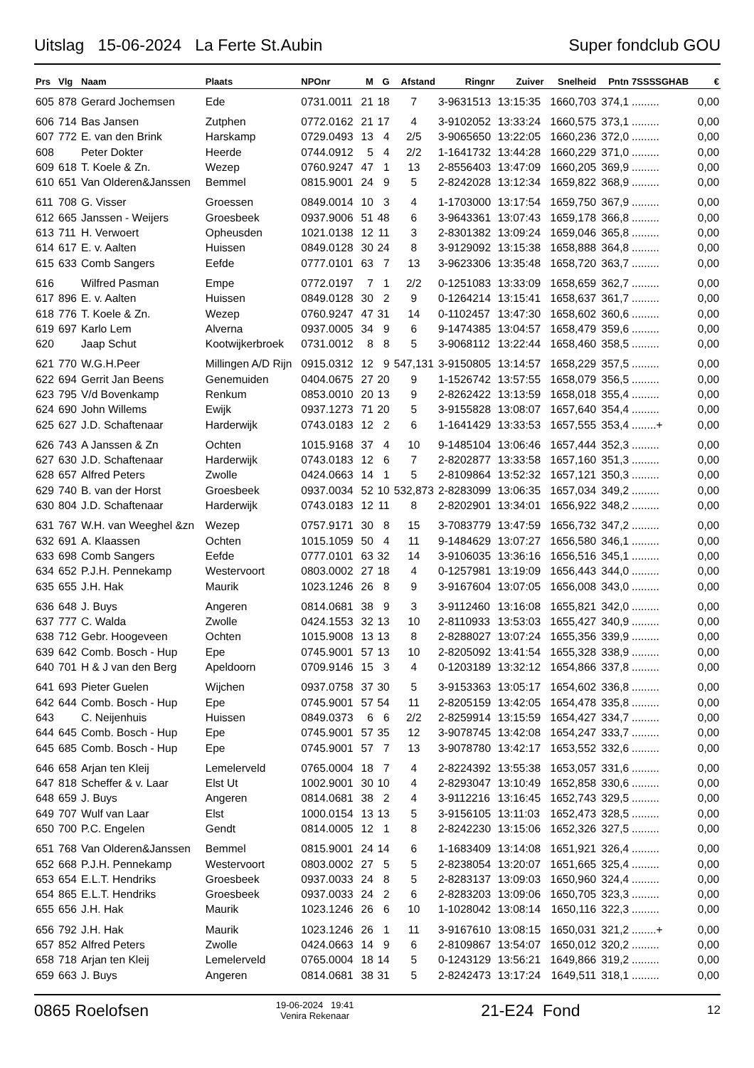Uitslag 15-06-2024 La Ferte St.Aubin Super fondclub GOU
| Prs | Vlg | Naam | Plaats | NPOnr | M | G | Afstand | Ringnr | Zuiver | Snelheid | Pntn | 7SSSSGHAB | € |
| --- | --- | --- | --- | --- | --- | --- | --- | --- | --- | --- | --- | --- | --- |
| 605 | 878 | Gerard Jochemsen | Ede | 0731.0011 | 21 | 18 | 7 | 3-9631513 | 13:15:35 | 1660,703 | 374,1 | ......... | 0,00 |
| 606 | 714 | Bas Jansen | Zutphen | 0772.0162 | 21 | 17 | 4 | 3-9102052 | 13:33:24 | 1660,575 | 373,1 | ......... | 0,00 |
| 607 | 772 | E. van den Brink | Harskamp | 0729.0493 | 13 | 4 | 2/5 | 3-9065650 | 13:22:05 | 1660,236 | 372,0 | ......... | 0,00 |
| 608 | | Peter Dokter | Heerde | 0744.0912 | 5 | 4 | 2/2 | 1-1641732 | 13:44:28 | 1660,229 | 371,0 | ......... | 0,00 |
| 609 | 618 | T. Koele & Zn. | Wezep | 0760.9247 | 47 | 1 | 13 | 2-8556403 | 13:47:09 | 1660,205 | 369,9 | ......... | 0,00 |
| 610 | 651 | Van Olderen&Janssen | Bemmel | 0815.9001 | 24 | 9 | 5 | 2-8242028 | 13:12:34 | 1659,822 | 368,9 | ......... | 0,00 |
| 611 | 708 | G. Visser | Groessen | 0849.0014 | 10 | 3 | 4 | 1-1703000 | 13:17:54 | 1659,750 | 367,9 | ......... | 0,00 |
| 612 | 665 | Janssen - Weijers | Groesbeek | 0937.9006 | 51 | 48 | 6 | 3-9643361 | 13:07:43 | 1659,178 | 366,8 | ......... | 0,00 |
| 613 | 711 | H. Verwoert | Opheusden | 1021.0138 | 12 | 11 | 3 | 2-8301382 | 13:09:24 | 1659,046 | 365,8 | ......... | 0,00 |
| 614 | 617 | E. v. Aalten | Huissen | 0849.0128 | 30 | 24 | 8 | 3-9129092 | 13:15:38 | 1658,888 | 364,8 | ......... | 0,00 |
| 615 | 633 | Comb Sangers | Eefde | 0777.0101 | 63 | 7 | 13 | 3-9623306 | 13:35:48 | 1658,720 | 363,7 | ......... | 0,00 |
| 616 | | Wilfred Pasman | Empe | 0772.0197 | 7 | 1 | 2/2 | 0-1251083 | 13:33:09 | 1658,659 | 362,7 | ......... | 0,00 |
| 617 | 896 | E. v. Aalten | Huissen | 0849.0128 | 30 | 2 | 9 | 0-1264214 | 13:15:41 | 1658,637 | 361,7 | ......... | 0,00 |
| 618 | 776 | T. Koele & Zn. | Wezep | 0760.9247 | 47 | 31 | 14 | 0-1102457 | 13:47:30 | 1658,602 | 360,6 | ......... | 0,00 |
| 619 | 697 | Karlo Lem | Alverna | 0937.0005 | 34 | 9 | 6 | 9-1474385 | 13:04:57 | 1658,479 | 359,6 | ......... | 0,00 |
| 620 | | Jaap Schut | Kootwijkerbroek | 0731.0012 | 8 | 8 | 5 | 3-9068112 | 13:22:44 | 1658,460 | 358,5 | ......... | 0,00 |
| 621 | 770 | W.G.H.Peer | Millingen A/D Rijn | 0915.0312 | 12 | 9 | 547,131 | 3-9150805 | 13:14:57 | 1658,229 | 357,5 | ......... | 0,00 |
| 622 | 694 | Gerrit Jan Beens | Genemuiden | 0404.0675 | 27 | 20 | 9 | 1-1526742 | 13:57:55 | 1658,079 | 356,5 | ......... | 0,00 |
| 623 | 795 | V/d Bovenkamp | Renkum | 0853.0010 | 20 | 13 | 9 | 2-8262422 | 13:13:59 | 1658,018 | 355,4 | ......... | 0,00 |
| 624 | 690 | John Willems | Ewijk | 0937.1273 | 71 | 20 | 5 | 3-9155828 | 13:08:07 | 1657,640 | 354,4 | ......... | 0,00 |
| 625 | 627 | J.D. Schaftenaar | Harderwijk | 0743.0183 | 12 | 2 | 6 | 1-1641429 | 13:33:53 | 1657,555 | 353,4 | ........+ | 0,00 |
| 626 | 743 | A Janssen & Zn | Ochten | 1015.9168 | 37 | 4 | 10 | 9-1485104 | 13:06:46 | 1657,444 | 352,3 | ......... | 0,00 |
| 627 | 630 | J.D. Schaftenaar | Harderwijk | 0743.0183 | 12 | 6 | 7 | 2-8202877 | 13:33:58 | 1657,160 | 351,3 | ......... | 0,00 |
| 628 | 657 | Alfred Peters | Zwolle | 0424.0663 | 14 | 1 | 5 | 2-8109864 | 13:52:32 | 1657,121 | 350,3 | ......... | 0,00 |
| 629 | 740 | B. van der Horst | Groesbeek | 0937.0034 | 52 | 10 | 532,873 | 2-8283099 | 13:06:35 | 1657,034 | 349,2 | ......... | 0,00 |
| 630 | 804 | J.D. Schaftenaar | Harderwijk | 0743.0183 | 12 | 11 | 8 | 2-8202901 | 13:34:01 | 1656,922 | 348,2 | ......... | 0,00 |
| 631 | 767 | W.H. van Weeghel &zn | Wezep | 0757.9171 | 30 | 8 | 15 | 3-7083779 | 13:47:59 | 1656,732 | 347,2 | ......... | 0,00 |
| 632 | 691 | A. Klaassen | Ochten | 1015.1059 | 50 | 4 | 11 | 9-1484629 | 13:07:27 | 1656,580 | 346,1 | ......... | 0,00 |
| 633 | 698 | Comb Sangers | Eefde | 0777.0101 | 63 | 32 | 14 | 3-9106035 | 13:36:16 | 1656,516 | 345,1 | ......... | 0,00 |
| 634 | 652 | P.J.H. Pennekamp | Westervoort | 0803.0002 | 27 | 18 | 4 | 0-1257981 | 13:19:09 | 1656,443 | 344,0 | ......... | 0,00 |
| 635 | 655 | J.H. Hak | Maurik | 1023.1246 | 26 | 8 | 9 | 3-9167604 | 13:07:05 | 1656,008 | 343,0 | ......... | 0,00 |
| 636 | 648 | J. Buys | Angeren | 0814.0681 | 38 | 9 | 3 | 3-9112460 | 13:16:08 | 1655,821 | 342,0 | ......... | 0,00 |
| 637 | 777 | C. Walda | Zwolle | 0424.1553 | 32 | 13 | 10 | 2-8110933 | 13:53:03 | 1655,427 | 340,9 | ......... | 0,00 |
| 638 | 712 | Gebr. Hoogeveen | Ochten | 1015.9008 | 13 | 13 | 8 | 2-8288027 | 13:07:24 | 1655,356 | 339,9 | ......... | 0,00 |
| 639 | 642 | Comb. Bosch - Hup | Epe | 0745.9001 | 57 | 13 | 10 | 2-8205092 | 13:41:54 | 1655,328 | 338,9 | ......... | 0,00 |
| 640 | 701 | H & J van den Berg | Apeldoorn | 0709.9146 | 15 | 3 | 4 | 0-1203189 | 13:32:12 | 1654,866 | 337,8 | ......... | 0,00 |
| 641 | 693 | Pieter Guelen | Wijchen | 0937.0758 | 37 | 30 | 5 | 3-9153363 | 13:05:17 | 1654,602 | 336,8 | ......... | 0,00 |
| 642 | 644 | Comb. Bosch - Hup | Epe | 0745.9001 | 57 | 54 | 11 | 2-8205159 | 13:42:05 | 1654,478 | 335,8 | ......... | 0,00 |
| 643 | | C. Neijenhuis | Huissen | 0849.0373 | 6 | 6 | 2/2 | 2-8259914 | 13:15:59 | 1654,427 | 334,7 | ......... | 0,00 |
| 644 | 645 | Comb. Bosch - Hup | Epe | 0745.9001 | 57 | 35 | 12 | 3-9078745 | 13:42:08 | 1654,247 | 333,7 | ......... | 0,00 |
| 645 | 685 | Comb. Bosch - Hup | Epe | 0745.9001 | 57 | 7 | 13 | 3-9078780 | 13:42:17 | 1653,552 | 332,6 | ......... | 0,00 |
| 646 | 658 | Arjan ten Kleij | Lemelerveld | 0765.0004 | 18 | 7 | 4 | 2-8224392 | 13:55:38 | 1653,057 | 331,6 | ......... | 0,00 |
| 647 | 818 | Scheffer & v. Laar | Elst Ut | 1002.9001 | 30 | 10 | 4 | 2-8293047 | 13:10:49 | 1652,858 | 330,6 | ......... | 0,00 |
| 648 | 659 | J. Buys | Angeren | 0814.0681 | 38 | 2 | 4 | 3-9112216 | 13:16:45 | 1652,743 | 329,5 | ......... | 0,00 |
| 649 | 707 | Wulf van Laar | Elst | 1000.0154 | 13 | 13 | 5 | 3-9156105 | 13:11:03 | 1652,473 | 328,5 | ......... | 0,00 |
| 650 | 700 | P.C. Engelen | Gendt | 0814.0005 | 12 | 1 | 8 | 2-8242230 | 13:15:06 | 1652,326 | 327,5 | ......... | 0,00 |
| 651 | 768 | Van Olderen&Janssen | Bemmel | 0815.9001 | 24 | 14 | 6 | 1-1683409 | 13:14:08 | 1651,921 | 326,4 | ......... | 0,00 |
| 652 | 668 | P.J.H. Pennekamp | Westervoort | 0803.0002 | 27 | 5 | 5 | 2-8238054 | 13:20:07 | 1651,665 | 325,4 | ......... | 0,00 |
| 653 | 654 | E.L.T. Hendriks | Groesbeek | 0937.0033 | 24 | 8 | 5 | 2-8283137 | 13:09:03 | 1650,960 | 324,4 | ......... | 0,00 |
| 654 | 865 | E.L.T. Hendriks | Groesbeek | 0937.0033 | 24 | 2 | 6 | 2-8283203 | 13:09:06 | 1650,705 | 323,3 | ......... | 0,00 |
| 655 | 656 | J.H. Hak | Maurik | 1023.1246 | 26 | 6 | 10 | 1-1028042 | 13:08:14 | 1650,116 | 322,3 | ......... | 0,00 |
| 656 | 792 | J.H. Hak | Maurik | 1023.1246 | 26 | 1 | 11 | 3-9167610 | 13:08:15 | 1650,031 | 321,2 | ........+ | 0,00 |
| 657 | 852 | Alfred Peters | Zwolle | 0424.0663 | 14 | 9 | 6 | 2-8109867 | 13:54:07 | 1650,012 | 320,2 | ......... | 0,00 |
| 658 | 718 | Arjan ten Kleij | Lemelerveld | 0765.0004 | 18 | 14 | 5 | 0-1243129 | 13:56:21 | 1649,866 | 319,2 | ......... | 0,00 |
| 659 | 663 | J. Buys | Angeren | 0814.0681 | 38 | 31 | 5 | 2-8242473 | 13:17:24 | 1649,511 | 318,1 | ......... | 0,00 |
0865 Roelofsen 19-06-2024 19:41
Venira Rekenaar 21-E24 Fond 12